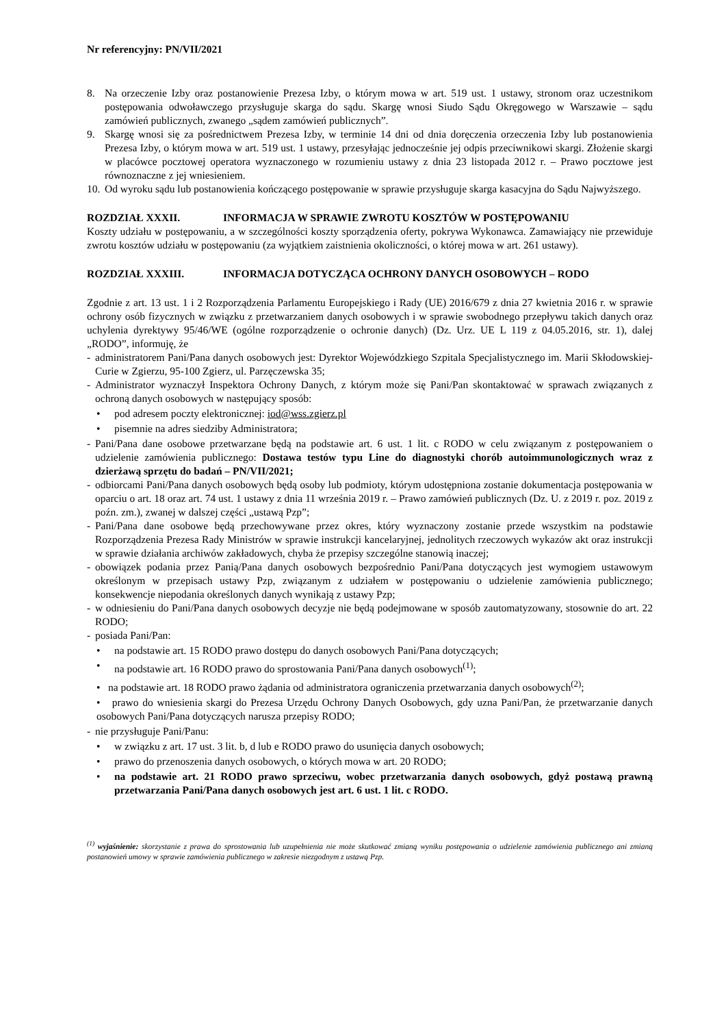Nr referencyjny: PN/VII/2021
8. Na orzeczenie Izby oraz postanowienie Prezesa Izby, o którym mowa w art. 519 ust. 1 ustawy, stronom oraz uczestnikom postępowania odwoławczego przysługuje skarga do sądu. Skargę wnosi Siudo Sądu Okręgowego w Warszawie – sądu zamówień publicznych, zwanego „sądem zamówień publicznych”.
9. Skargę wnosi się za pośrednictwem Prezesa Izby, w terminie 14 dni od dnia doręczenia orzeczenia Izby lub postanowienia Prezesa Izby, o którym mowa w art. 519 ust. 1 ustawy, przesyłając jednocześnie jej odpis przeciwnikowi skargi. Złożenie skargi w placówce pocztowej operatora wyznaczonego w rozumieniu ustawy z dnia 23 listopada 2012 r. – Prawo pocztowe jest równoznaczne z jej wniesieniem.
10.
Od wyroku sądu lub postanowienia kończącego postępowanie w sprawie przysługuje skarga kasacyjna do Sądu Najwyższego.
ROZDZIAŁ XXXII. INFORMACJA W SPRAWIE ZWROTU KOSZTÓW W POSTĘPOWANIU
Koszty udziału w postępowaniu, a w szczególności koszty sporządzenia oferty, pokrywa Wykonawca. Zamawiający nie przewiduje zwrotu kosztów udziału w postępowaniu (za wyjątkiem zaistnienia okoliczności, o której mowa w art. 261 ustawy).
ROZDZIAŁ XXXIII. INFORMACJA DOTYCZĄCA OCHRONY DANYCH OSOBOWYCH – RODO
Zgodnie z art. 13 ust. 1 i 2 Rozporządzenia Parlamentu Europejskiego i Rady (UE) 2016/679 z dnia 27 kwietnia 2016 r. w sprawie ochrony osób fizycznych w związku z przetwarzaniem danych osobowych i w sprawie swobodnego przepływu takich danych oraz uchylenia dyrektywy 95/46/WE (ogólne rozporządzenie o ochronie danych) (Dz. Urz. UE L 119 z 04.05.2016, str. 1), dalej „RODO”, informuję, że
- administratorem Pani/Pana danych osobowych jest: Dyrektor Wojewódzkiego Szpitala Specjalistycznego im. Marii Skłodowskiej-Curie w Zgierzu, 95-100 Zgierz, ul. Parzęczewska 35;
- Administrator wyznaczył Inspektora Ochrony Danych, z którym może się Pani/Pan skontaktować w sprawach związanych z ochroną danych osobowych w następujący sposób:
• pod adresem poczty elektronicznej: iod@wss.zgierz.pl
• pisemnie na adres siedziby Administratora;
- Pani/Pana dane osobowe przetwarzane będą na podstawie art. 6 ust. 1 lit. c RODO w celu związanym z postępowaniem o udzielenie zamówienia publicznego: Dostawa testów typu Line do diagnostyki chorób autoimmunologicznych wraz z dzierżawą sprzętu do badań – PN/VII/2021;
- odbiorcami Pani/Pana danych osobowych będą osoby lub podmioty, którym udostępniona zostanie dokumentacja postępowania w oparciu o art. 18 oraz art. 74 ust. 1 ustawy z dnia 11 września 2019 r. – Prawo zamówień publicznych (Dz. U. z 2019 r. poz. 2019 z poźn. zm.), zwanej w dalszej części „ustawą Pzp”;
- Pani/Pana dane osobowe będą przechowywane przez okres, który wyznaczony zostanie przede wszystkim na podstawie Rozporządzenia Prezesa Rady Ministrów w sprawie instrukcji kancelaryjnej, jednolitych rzeczowych wykazów akt oraz instrukcji w sprawie działania archiwów zakładowych, chyba że przepisy szczególne stanowią inaczej;
- obowiązek podania przez Panią/Pana danych osobowych bezpośrednio Pani/Pana dotyczących jest wymogiem ustawowym określonym w przepisach ustawy Pzp, związanym z udziałem w postępowaniu o udzielenie zamówienia publicznego; konsekwencje niepodania określonych danych wynikają z ustawy Pzp;
- w odniesieniu do Pani/Pana danych osobowych decyzje nie będą podejmowane w sposób zautomatyzowany, stosownie do art. 22 RODO;
- posiada Pani/Pan:
• na podstawie art. 15 RODO prawo dostępu do danych osobowych Pani/Pana dotyczących;
• na podstawie art. 16 RODO prawo do sprostowania Pani/Pana danych osobowych<sup>(1)</sup>;
• na podstawie art. 18 RODO prawo żądania od administratora ograniczenia przetwarzania danych osobowych<sup>(2)</sup>;
• prawo do wniesienia skargi do Prezesa Urzędu Ochrony Danych Osobowych, gdy uzna Pani/Pan, że przetwarzanie danych osobowych Pani/Pana dotyczących narusza przepisy RODO;
- nie przysługuje Pani/Panu:
• w związku z art. 17 ust. 3 lit. b, d lub e RODO prawo do usunięcia danych osobowych;
• prawo do przenoszenia danych osobowych, o których mowa w art. 20 RODO;
• na podstawie art. 21 RODO prawo sprzeciwu, wobec przetwarzania danych osobowych, gdyż postawą prawną przetwarzania Pani/Pana danych osobowych jest art. 6 ust. 1 lit. c RODO.
<sup>(1)</sup> wyjaśnienie: skorzystanie z prawa do sprostowania lub uzupełnienia nie może skutkować zmianą wyniku postępowania o udzielenie zamówienia publicznego ani zmianą postanowień umowy w sprawie zamówienia publicznego w zakresie niezgodnym z ustawą Pzp.